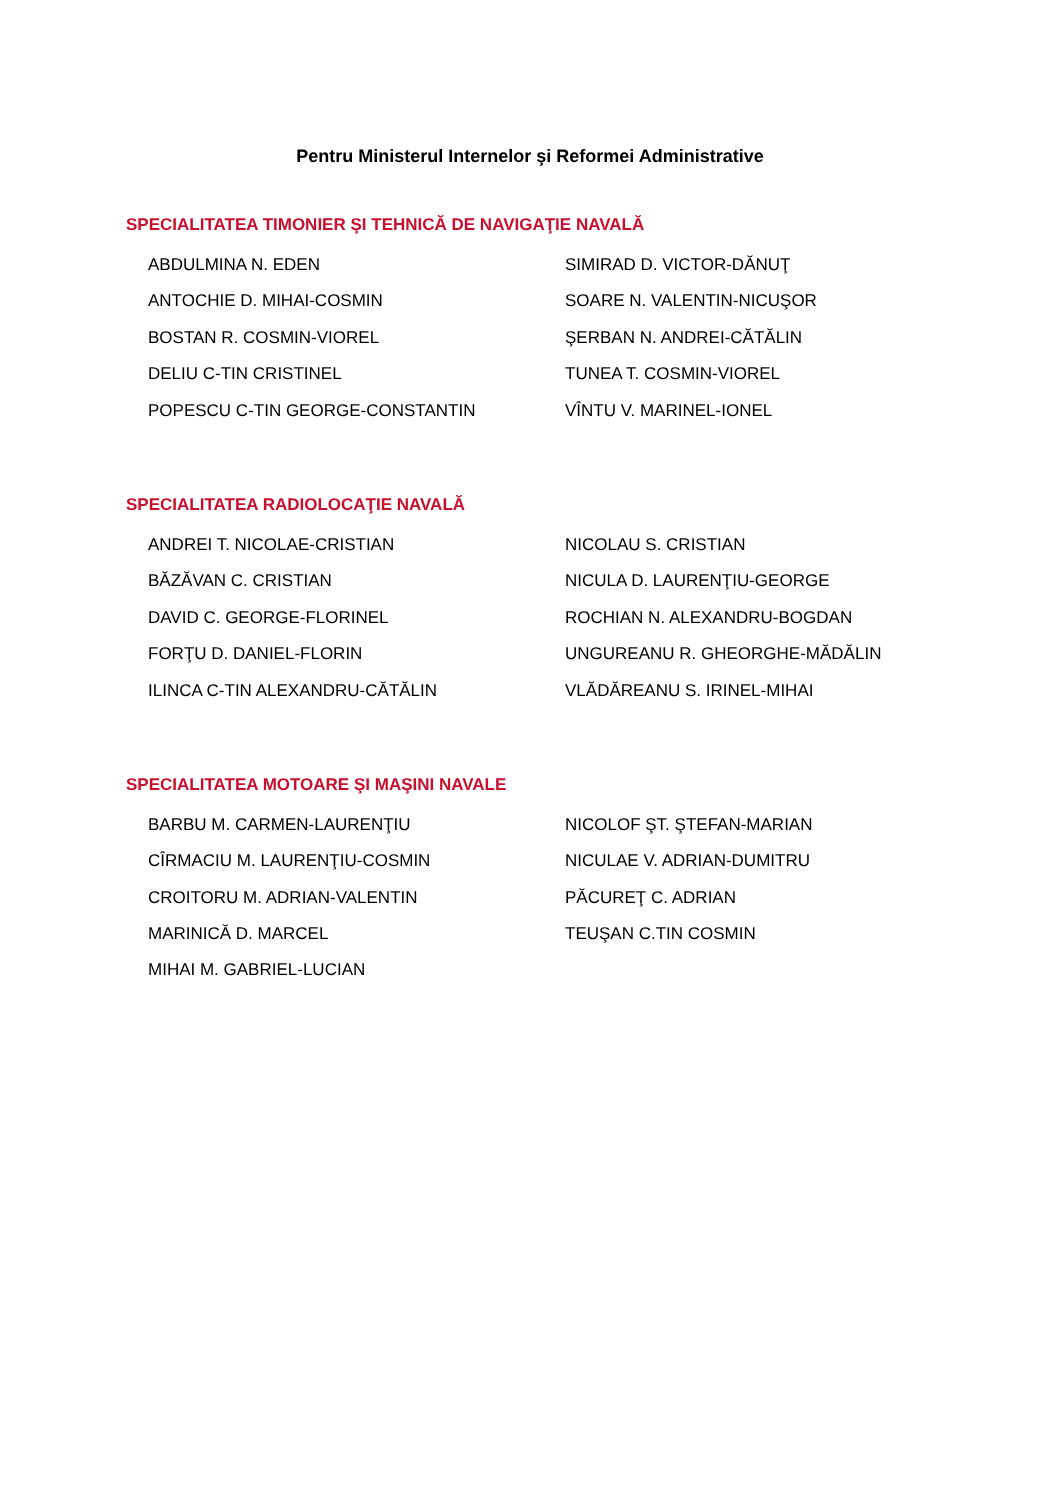Pentru Ministerul Internelor şi Reformei Administrative
SPECIALITATEA TIMONIER ŞI TEHNICĂ DE NAVIGAŢIE NAVALĂ
ABDULMINA N. EDEN
ANTOCHIE D. MIHAI-COSMIN
BOSTAN R. COSMIN-VIOREL
DELIU C-TIN CRISTINEL
POPESCU C-TIN GEORGE-CONSTANTIN
SIMIRAD D. VICTOR-DĂNUŢ
SOARE N. VALENTIN-NICUŞOR
ŞERBAN N. ANDREI-CĂTĂLIN
TUNEA T. COSMIN-VIOREL
VÎNTU V. MARINEL-IONEL
SPECIALITATEA RADIOLOCAŢIE NAVALĂ
ANDREI T. NICOLAE-CRISTIAN
BĂZĂVAN C. CRISTIAN
DAVID C. GEORGE-FLORINEL
FORŢU D. DANIEL-FLORIN
ILINCA C-TIN ALEXANDRU-CĂTĂLIN
NICOLAU S. CRISTIAN
NICULA D. LAURENŢIU-GEORGE
ROCHIAN N. ALEXANDRU-BOGDAN
UNGUREANU R. GHEORGHE-MĂDĂLIN
VLĂDĂREANU S. IRINEL-MIHAI
SPECIALITATEA MOTOARE ŞI MAŞINI NAVALE
BARBU M. CARMEN-LAURENŢIU
CÎRMACIU M. LAURENŢIU-COSMIN
CROITORU M. ADRIAN-VALENTIN
MARINICĂ D. MARCEL
MIHAI M. GABRIEL-LUCIAN
NICOLOF ŞT. ŞTEFAN-MARIAN
NICULAE V. ADRIAN-DUMITRU
PĂCUREŢ C. ADRIAN
TEUŞAN C.TIN COSMIN